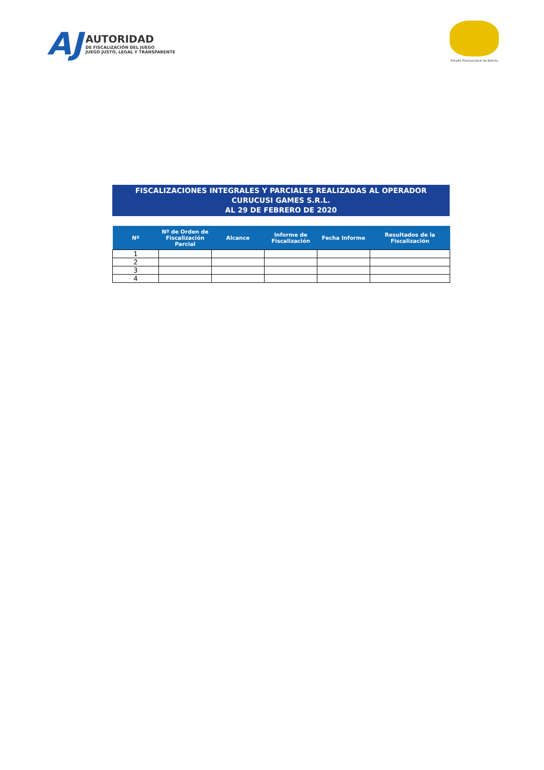AJ
AUTORIDAD
DE FISCALIZACIÓN DEL JUEGO
JUEGO JUSTO, LEGAL Y TRANSPARENTE
Estado Plurinacional de Bolivia
FISCALIZACIONES INTEGRALES Y PARCIALES REALIZADAS AL OPERADOR
CURUCUSI GAMES S.R.L.
AL 29 DE FEBRERO DE 2020
| Nº | Nº de Orden de Fiscalización Parcial | Alcance | Informe de Fiscalización | Fecha Informe | Resultados de la Fiscalización |
| --- | --- | --- | --- | --- | --- |
| 1 | | | | | |
| 2 | | | | | |
| 3 | | | | | |
| 4 | | | | | |